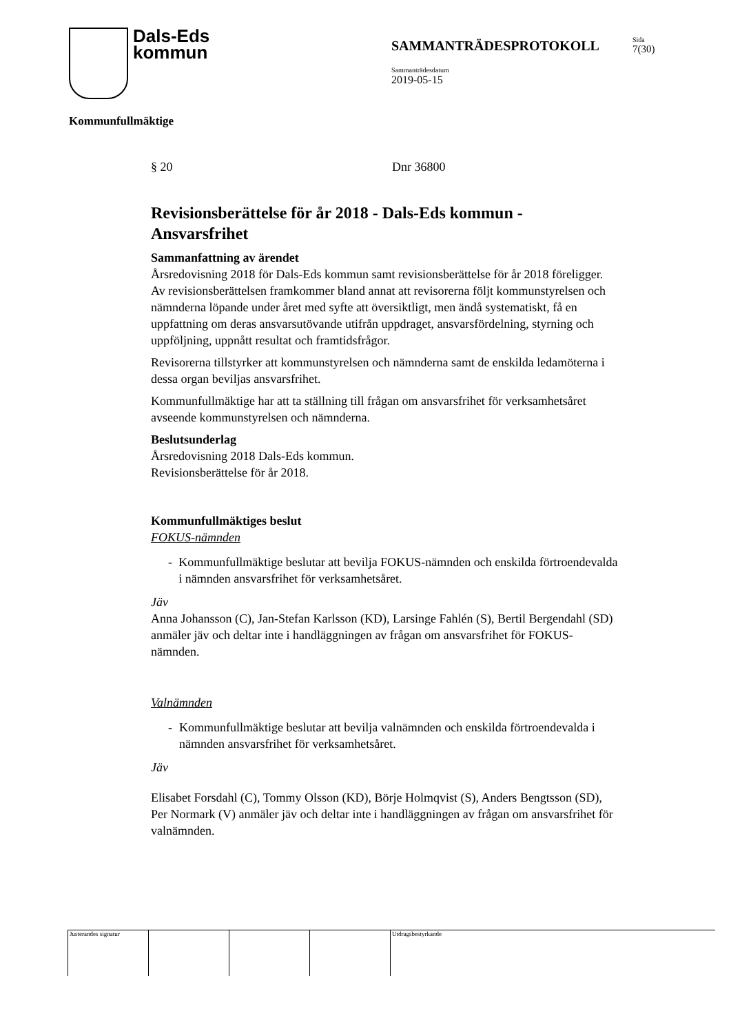Dals-Eds
kommun
SAMMANTRÄDESPROTOKOLL
Sida
7(30)
Sammanträdesdatum
2019-05-15
Kommunfullmäktige
§ 20 Dnr 36800
Revisionsberättelse för år 2018 - Dals-Eds kommun - Ansvarsfrihet
Sammanfattning av ärendet
Årsredovisning 2018 för Dals-Eds kommun samt revisionsberättelse för år 2018 föreligger. Av revisionsberättelsen framkommer bland annat att revisorerna följt kommunstyrelsen och nämnderna löpande under året med syfte att översiktligt, men ändå systematiskt, få en uppfattning om deras ansvarsutövande utifrån uppdraget, ansvarsfördelning, styrning och uppföljning, uppnått resultat och framtidsfrågor.
Revisorerna tillstyrker att kommunstyrelsen och nämnderna samt de enskilda ledamöterna i dessa organ beviljas ansvarsfrihet.
Kommunfullmäktige har att ta ställning till frågan om ansvarsfrihet för verksamhetsåret avseende kommunstyrelsen och nämnderna.
Beslutsunderlag
Årsredovisning 2018 Dals-Eds kommun.
Revisionsberättelse för år 2018.
Kommunfullmäktiges beslut
FOKUS-nämnden
- Kommunfullmäktige beslutar att bevilja FOKUS-nämnden och enskilda förtroendevalda i nämnden ansvarsfrihet för verksamhetsåret.
Jäv
Anna Johansson (C), Jan-Stefan Karlsson (KD), Larsinge Fahlén (S), Bertil Bergendahl (SD) anmäler jäv och deltar inte i handläggningen av frågan om ansvarsfrihet för FOKUS-nämnden.
Valnämnden
- Kommunfullmäktige beslutar att bevilja valnämnden och enskilda förtroendevalda i nämnden ansvarsfrihet för verksamhetsåret.
Jäv
Elisabet Forsdahl (C), Tommy Olsson (KD), Börje Holmqvist (S), Anders Bengtsson (SD), Per Normark (V) anmäler jäv och deltar inte i handläggningen av frågan om ansvarsfrihet för valnämnden.
Justerandes signatur Utdragsbestyrkande